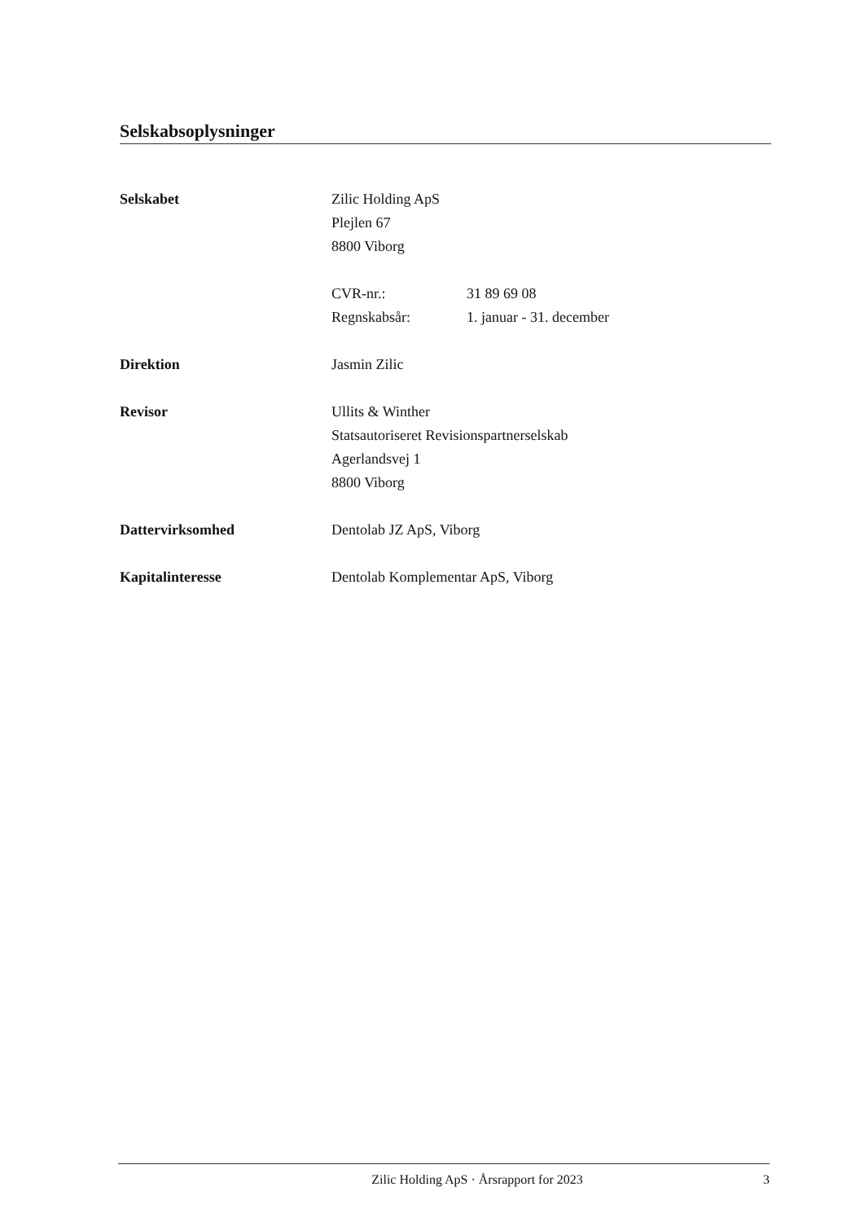Selskabsoplysninger
Selskabet Zilic Holding ApS
Plejlen 67
8800 Viborg
CVR-nr.: 31 89 69 08
Regnskabsår: 1. januar - 31. december
Direktion Jasmin Zilic
Revisor Ullits & Winther
Statsautoriseret Revisionspartnerselskab
Agerlandsvej 1
8800 Viborg
Dattervirksomhed Dentolab JZ ApS, Viborg
Kapitalinteresse Dentolab Komplementar ApS, Viborg
Zilic Holding ApS · Årsrapport for 2023
3